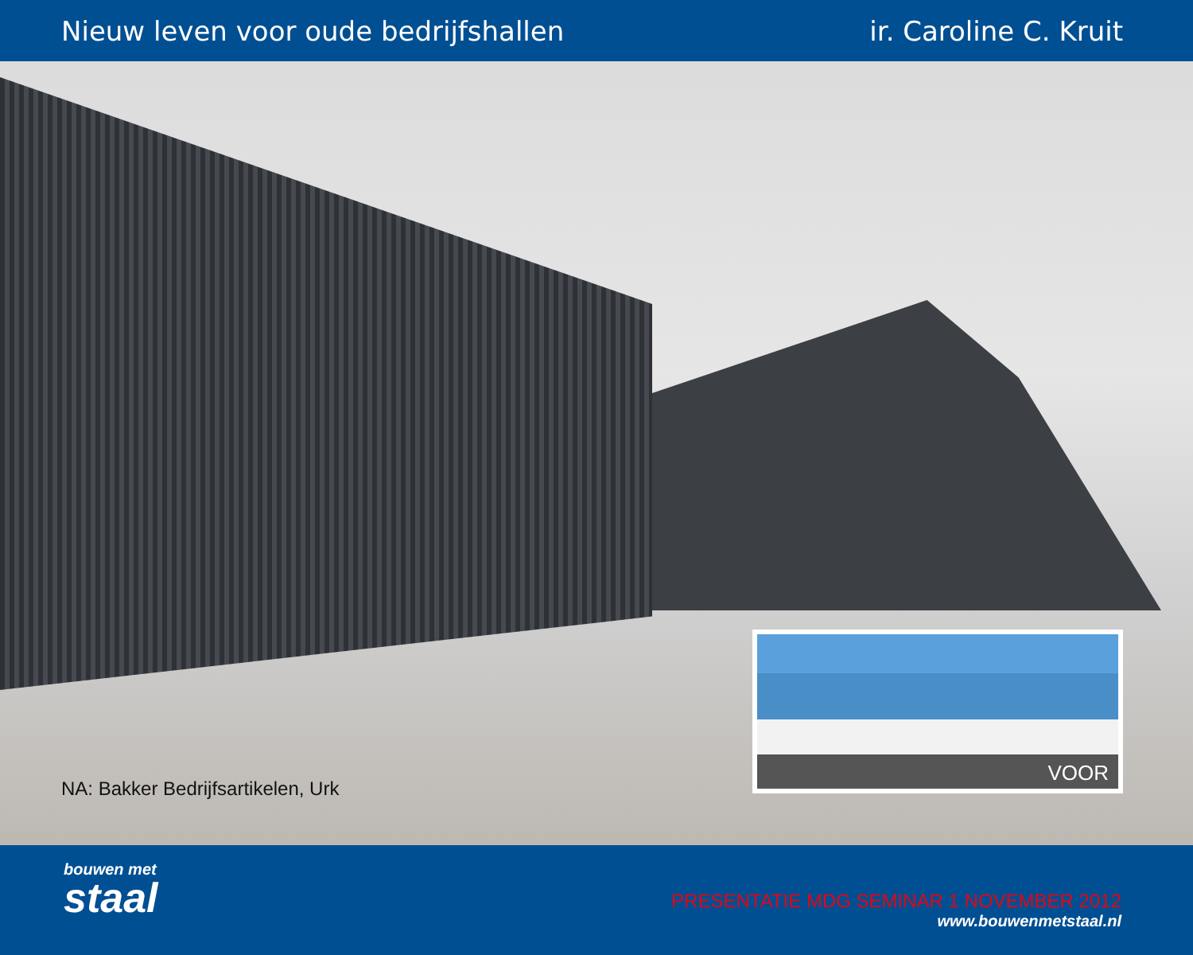Nieuw leven voor oude bedrijfshallen
ir. Caroline C. Kruit
NA: Bakker Bedrijfsartikelen, Urk
VOOR
bouwen met
staal
PRESENTATIE MDG SEMINAR 1 NOVEMBER 2012
www.bouwenmetstaal.nl